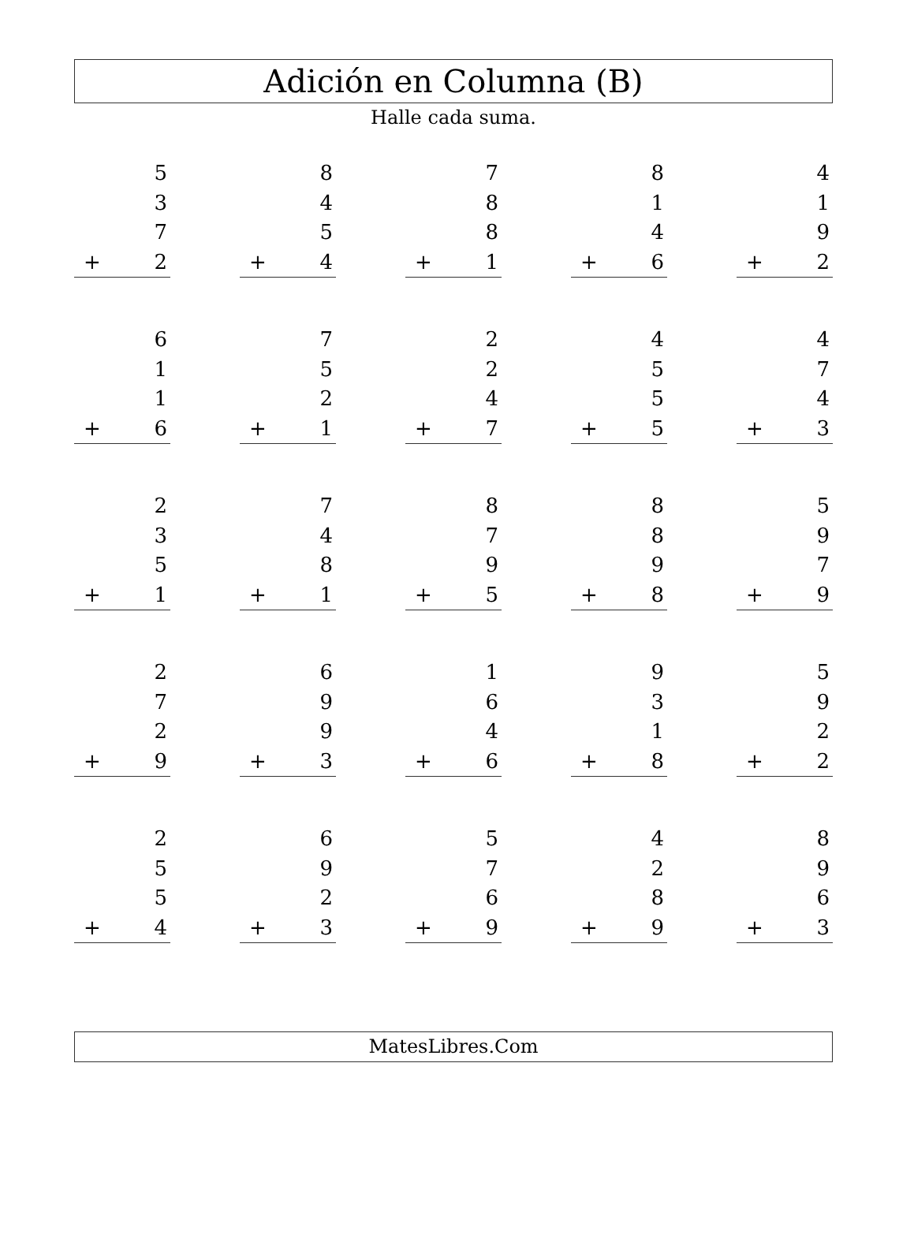Adición en Columna (B)
Halle cada suma.
5
3
7
+ 2
8
4
5
+ 4
7
8
8
+ 1
8
1
4
+ 6
4
1
9
+ 2
6
1
1
+ 6
7
5
2
+ 1
2
2
4
+ 7
4
5
5
+ 5
4
7
4
+ 3
2
3
5
+ 1
7
4
8
+ 1
8
7
9
+ 5
8
8
9
+ 8
5
9
7
+ 9
2
7
2
+ 9
6
9
9
+ 3
1
6
4
+ 6
9
3
1
+ 8
5
9
2
+ 2
2
5
5
+ 4
6
9
2
+ 3
5
7
6
+ 9
4
2
8
+ 9
8
9
6
+ 3
MatesLibres.Com